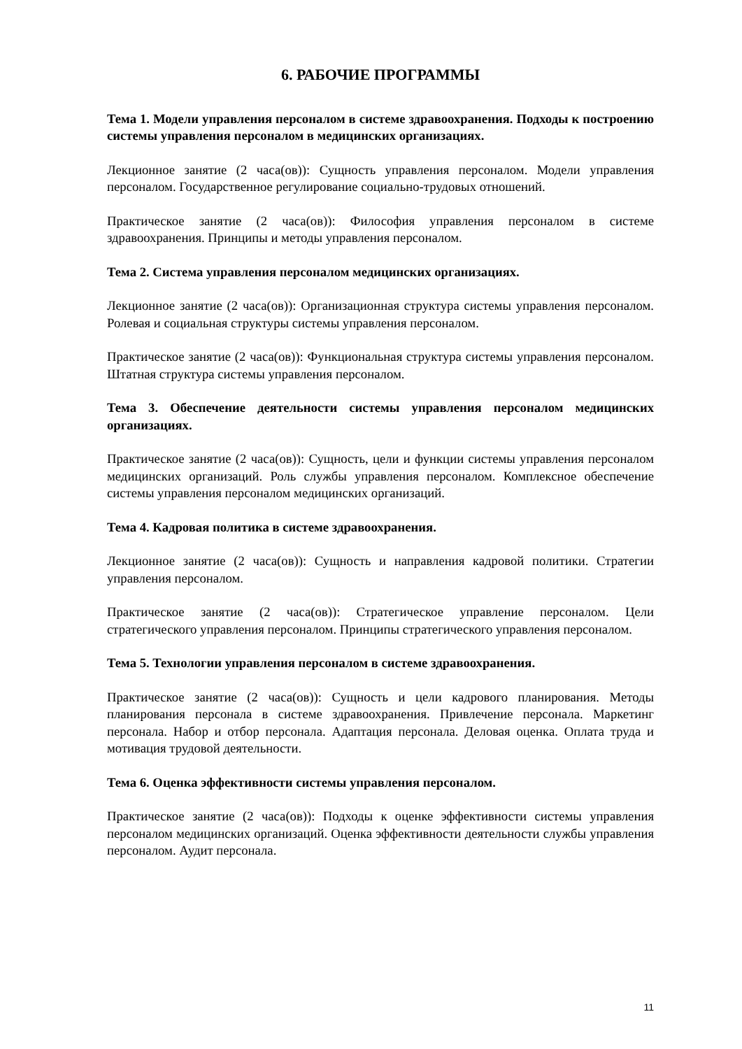6. РАБОЧИЕ ПРОГРАММЫ
Тема 1. Модели управления персоналом в системе здравоохранения. Подходы к построению системы управления персоналом в медицинских организациях.
Лекционное занятие (2 часа(ов)): Сущность управления персоналом. Модели управления персоналом. Государственное регулирование социально-трудовых отношений.
Практическое занятие (2 часа(ов)): Философия управления персоналом в системе здравоохранения. Принципы и методы управления персоналом.
Тема 2. Система управления персоналом медицинских организациях.
Лекционное занятие (2 часа(ов)): Организационная структура системы управления персоналом. Ролевая и социальная структуры системы управления персоналом.
Практическое занятие (2 часа(ов)): Функциональная структура системы управления персоналом. Штатная структура системы управления персоналом.
Тема 3. Обеспечение деятельности системы управления персоналом медицинских организациях.
Практическое занятие (2 часа(ов)): Сущность, цели и функции системы управления персоналом медицинских организаций. Роль службы управления персоналом. Комплексное обеспечение системы управления персоналом медицинских организаций.
Тема 4. Кадровая политика в системе здравоохранения.
Лекционное занятие (2 часа(ов)): Сущность и направления кадровой политики. Стратегии управления персоналом.
Практическое занятие (2 часа(ов)): Стратегическое управление персоналом. Цели стратегического управления персоналом. Принципы стратегического управления персоналом.
Тема 5. Технологии управления персоналом в системе здравоохранения.
Практическое занятие (2 часа(ов)): Сущность и цели кадрового планирования. Методы планирования персонала в системе здравоохранения. Привлечение персонала. Маркетинг персонала. Набор и отбор персонала. Адаптация персонала. Деловая оценка. Оплата труда и мотивация трудовой деятельности.
Тема 6. Оценка эффективности системы управления персоналом.
Практическое занятие (2 часа(ов)): Подходы к оценке эффективности системы управления персоналом медицинских организаций. Оценка эффективности деятельности службы управления персоналом. Аудит персонала.
11